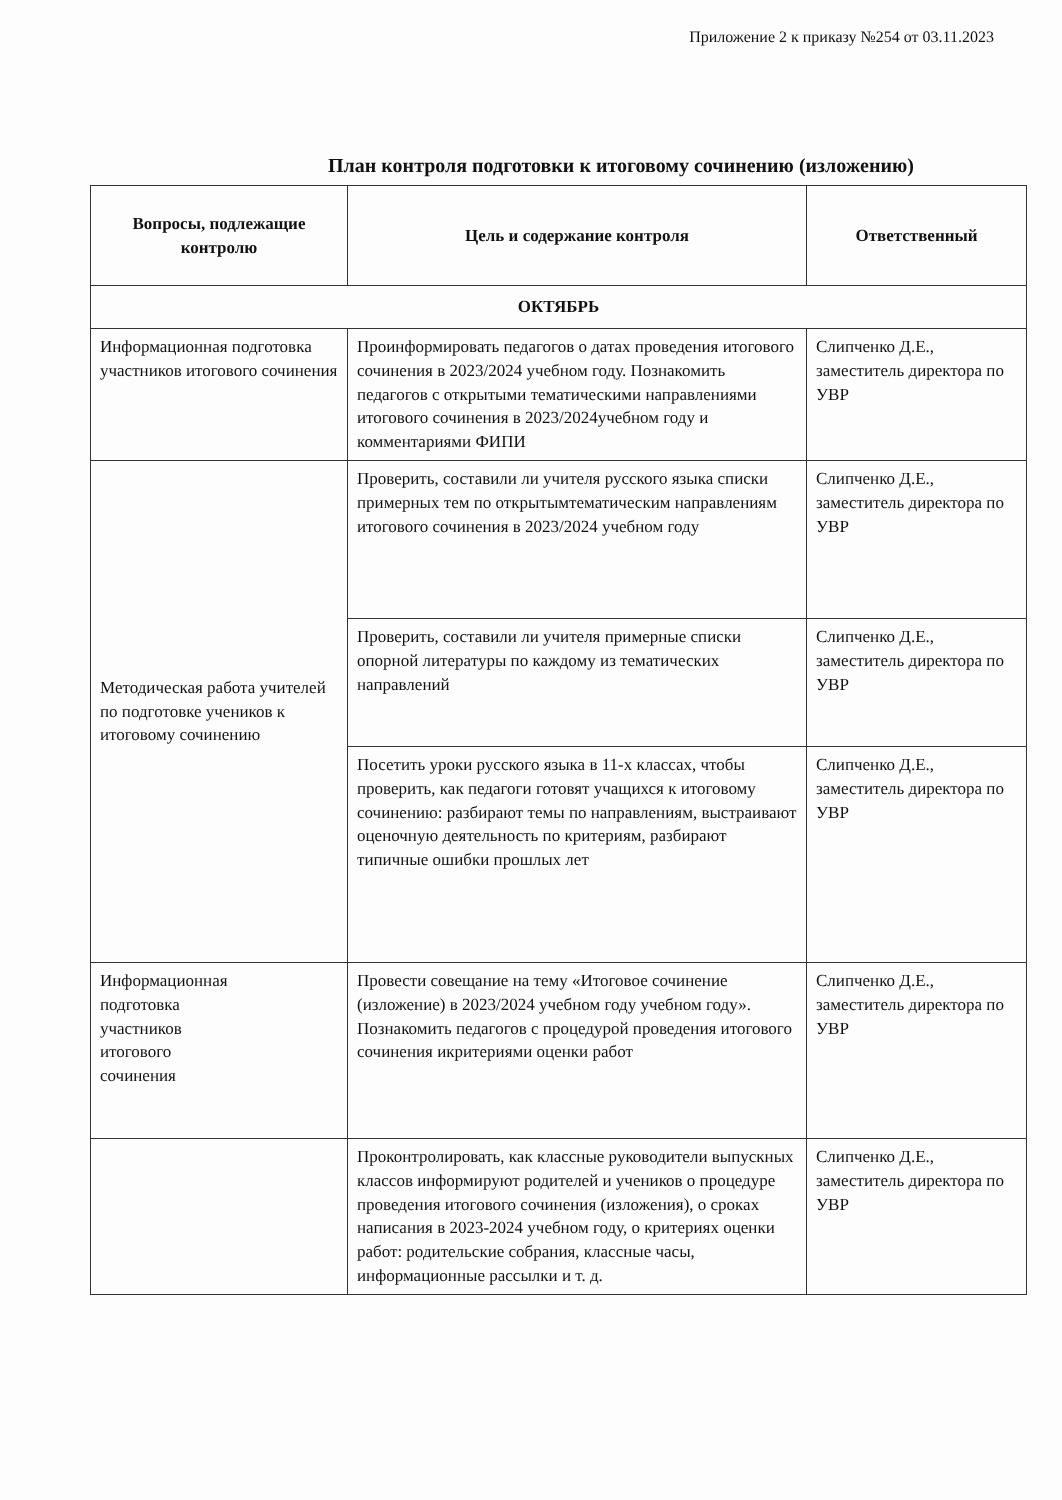Приложение 2 к приказу №254 от 03.11.2023
План контроля подготовки к итоговому сочинению (изложению)
| Вопросы, подлежащие контролю | Цель и содержание контроля | Ответственный |
| --- | --- | --- |
| ОКТЯБРЬ | | |
| Информационная подготовка участников итогового сочинения | Проинформировать педагогов о датах проведения итогового сочинения в 2023/2024 учебном году. Познакомить педагогов с открытыми тематическими направлениями итогового сочинения в 2023/2024учебном году и комментариями ФИПИ | Слипченко Д.Е., заместитель директора по УВР |
| Методическая работа учителей по подготовке учеников к итоговому сочинению | Проверить, составили ли учителя русского языка списки примерных тем по открытымтематическим направлениям итогового сочинения в 2023/2024 учебном году | Слипченко Д.Е., заместитель директора по УВР |
| | Проверить, составили ли учителя примерные списки опорной литературы по каждому из тематических направлений | Слипченко Д.Е., заместитель директора по УВР |
| | Посетить уроки русского языка в 11-х классах, чтобы проверить, как педагоги готовят учащихся к итоговому сочинению: разбирают темы по направлениям, выстраивают оценочную деятельность по критериям, разбирают типичные ошибки прошлых лет | Слипченко Д.Е., заместитель директора по УВР |
| Информационная подготовка участников итогового сочинения | Провести совещание на тему «Итоговое сочинение (изложение) в 2023/2024 учебном году учебном году». Познакомить педагогов с процедурой проведения итогового сочинения икритериями оценки работ | Слипченко Д.Е., заместитель директора по УВР |
| | Проконтролировать, как классные руководители выпускных классов информируют родителей и учеников о процедуре проведения итогового сочинения (изложения), о сроках написания в 2023-2024 учебном году, о критериях оценки работ: родительские собрания, классные часы, информационные рассылки и т. д. | Слипченко Д.Е., заместитель директора по УВР |